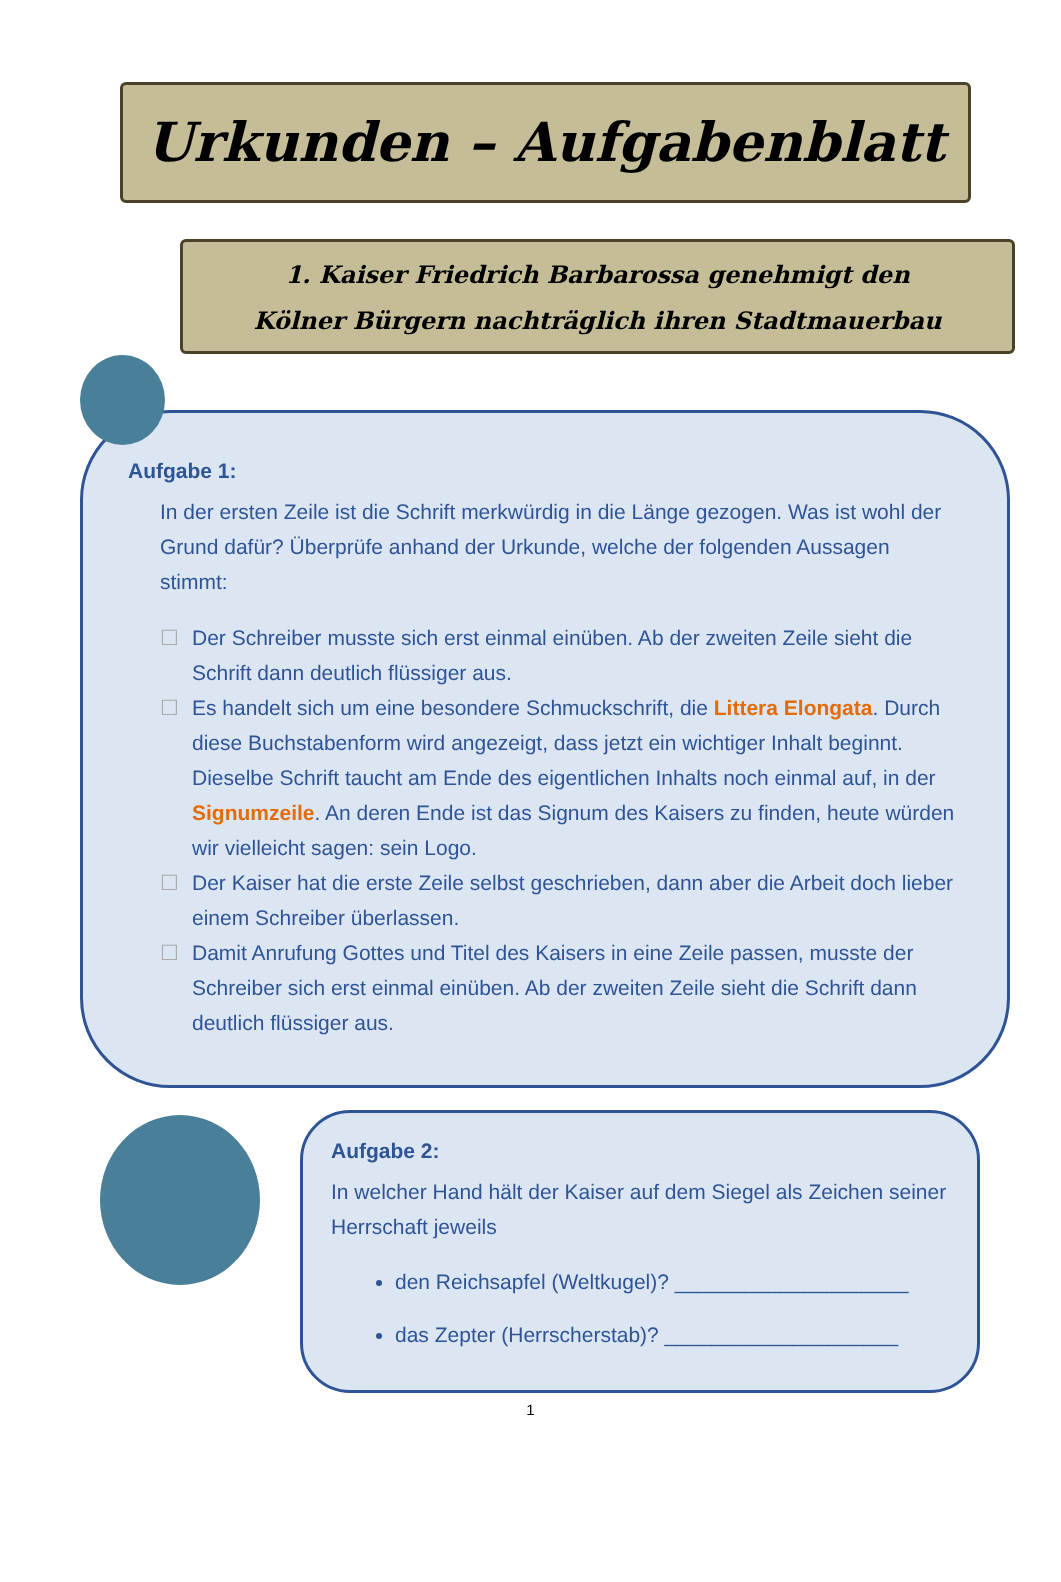Urkunden – Aufgabenblatt
1. Kaiser Friedrich Barbarossa genehmigt den
Kölner Bürgern nachträglich ihren Stadtmauerbau
Aufgabe 1:
In der ersten Zeile ist die Schrift merkwürdig in die Länge gezogen. Was ist wohl der Grund dafür? Überprüfe anhand der Urkunde, welche der folgenden Aussagen stimmt:
☐ Der Schreiber musste sich erst einmal einüben. Ab der zweiten Zeile sieht die Schrift dann deutlich flüssiger aus.
☐ Es handelt sich um eine besondere Schmuckschrift, die Littera Elongata. Durch diese Buchstabenform wird angezeigt, dass jetzt ein wichtiger Inhalt beginnt. Dieselbe Schrift taucht am Ende des eigentlichen Inhalts noch einmal auf, in der Signumzeile. An deren Ende ist das Signum des Kaisers zu finden, heute würden wir vielleicht sagen: sein Logo.
☐ Der Kaiser hat die erste Zeile selbst geschrieben, dann aber die Arbeit doch lieber einem Schreiber überlassen.
☐ Damit Anrufung Gottes und Titel des Kaisers in eine Zeile passen, musste der Schreiber sich erst einmal einüben. Ab der zweiten Zeile sieht die Schrift dann deutlich flüssiger aus.
Aufgabe 2:
In welcher Hand hält der Kaiser auf dem Siegel als Zeichen seiner Herrschaft jeweils
den Reichsapfel (Weltkugel)? ____________________
das Zepter (Herrscherstab)? ____________________
1